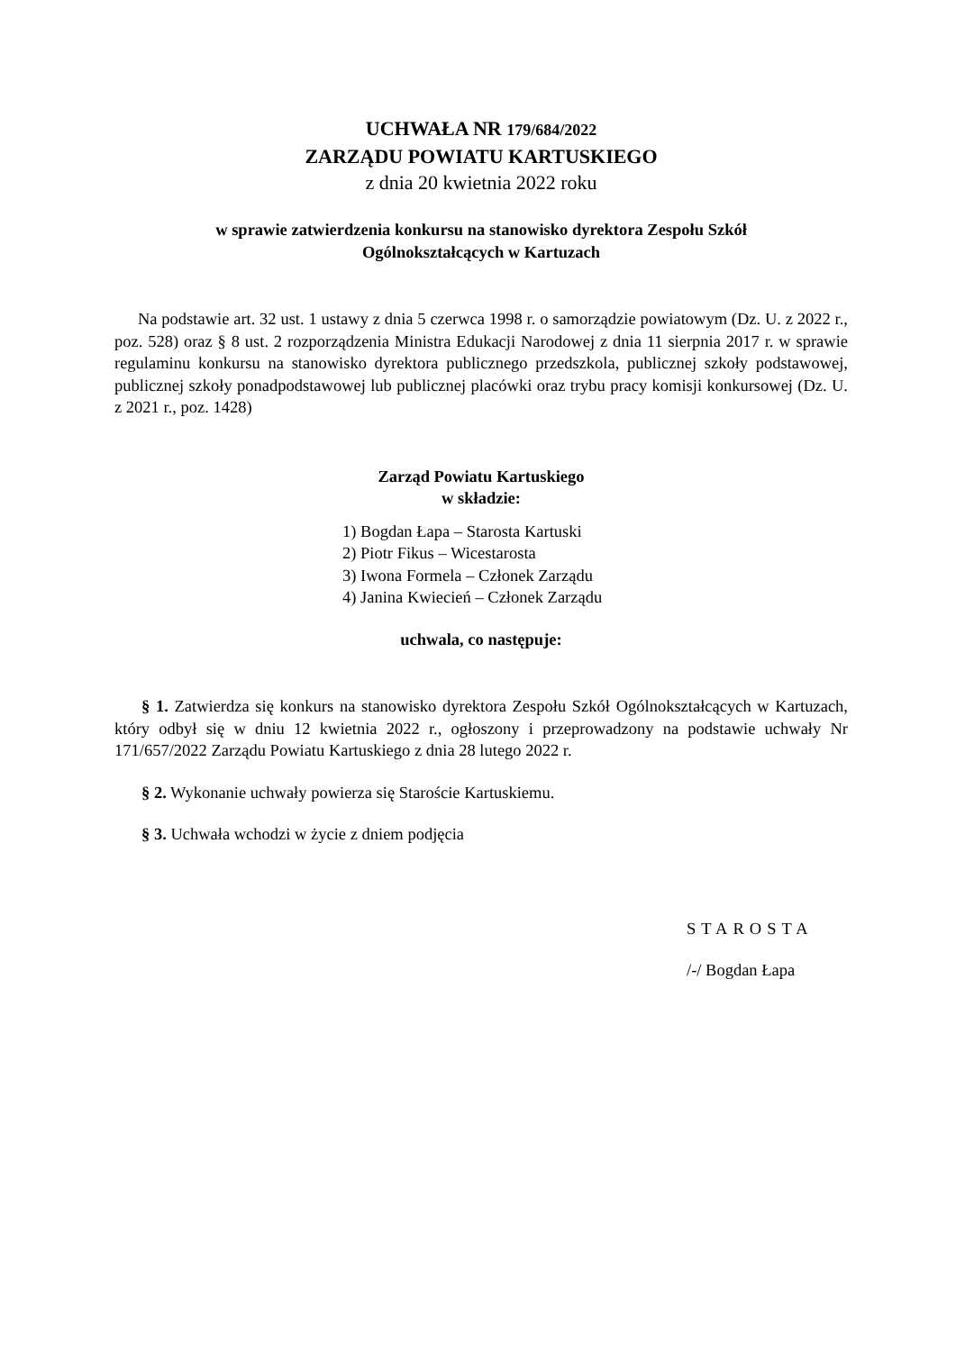UCHWAŁA NR 179/684/2022
ZARZĄDU POWIATU KARTUSKIEGO
z dnia 20 kwietnia 2022 roku
w sprawie zatwierdzenia konkursu na stanowisko dyrektora Zespołu Szkół
Ogólnokształcących w Kartuzach
Na podstawie art. 32 ust. 1 ustawy z dnia 5 czerwca 1998 r. o samorządzie powiatowym (Dz. U. z 2022 r., poz. 528) oraz § 8 ust. 2 rozporządzenia Ministra Edukacji Narodowej z dnia 11 sierpnia 2017 r. w sprawie regulaminu konkursu na stanowisko dyrektora publicznego przedszkola, publicznej szkoły podstawowej, publicznej szkoły ponadpodstawowej lub publicznej placówki oraz trybu pracy komisji konkursowej (Dz. U. z 2021 r., poz. 1428)
Zarząd Powiatu Kartuskiego
w składzie:
1) Bogdan Łapa – Starosta Kartuski
2) Piotr Fikus – Wicestarosta
3) Iwona Formela – Członek Zarządu
4) Janina Kwiecień – Członek Zarządu
uchwala, co następuje:
§ 1. Zatwierdza się konkurs na stanowisko dyrektora Zespołu Szkół Ogólnokształcących w Kartuzach, który odbył się w dniu 12 kwietnia 2022 r., ogłoszony i przeprowadzony na podstawie uchwały Nr 171/657/2022 Zarządu Powiatu Kartuskiego z dnia 28 lutego 2022 r.
§ 2. Wykonanie uchwały powierza się Staroście Kartuskiemu.
§ 3. Uchwała wchodzi w życie z dniem podjęcia
STAROSTA
/-/ Bogdan Łapa